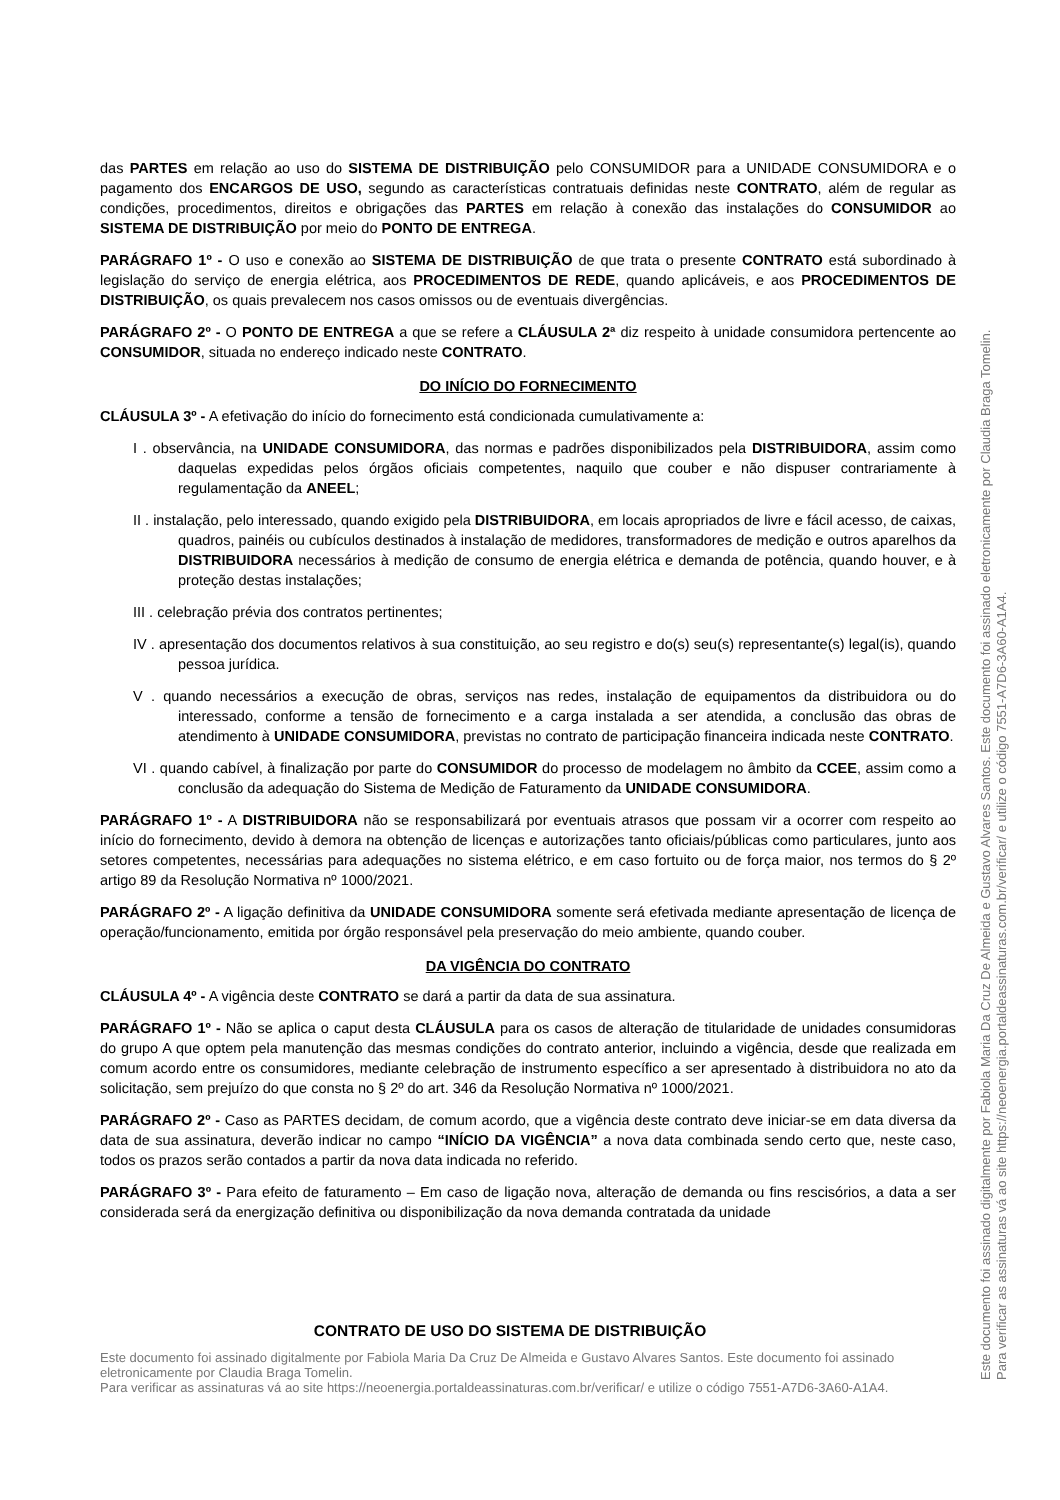das PARTES em relação ao uso do SISTEMA DE DISTRIBUIÇÃO pelo CONSUMIDOR para a UNIDADE CONSUMIDORA e o pagamento dos ENCARGOS DE USO, segundo as características contratuais definidas neste CONTRATO, além de regular as condições, procedimentos, direitos e obrigações das PARTES em relação à conexão das instalações do CONSUMIDOR ao SISTEMA DE DISTRIBUIÇÃO por meio do PONTO DE ENTREGA.
PARÁGRAFO 1º - O uso e conexão ao SISTEMA DE DISTRIBUIÇÃO de que trata o presente CONTRATO está subordinado à legislação do serviço de energia elétrica, aos PROCEDIMENTOS DE REDE, quando aplicáveis, e aos PROCEDIMENTOS DE DISTRIBUIÇÃO, os quais prevalecem nos casos omissos ou de eventuais divergências.
PARÁGRAFO 2º - O PONTO DE ENTREGA a que se refere a CLÁUSULA 2ª diz respeito à unidade consumidora pertencente ao CONSUMIDOR, situada no endereço indicado neste CONTRATO.
DO INÍCIO DO FORNECIMENTO
CLÁUSULA 3º - A efetivação do início do fornecimento está condicionada cumulativamente a:
I . observância, na UNIDADE CONSUMIDORA, das normas e padrões disponibilizados pela DISTRIBUIDORA, assim como daquelas expedidas pelos órgãos oficiais competentes, naquilo que couber e não dispuser contrariamente à regulamentação da ANEEL;
II . instalação, pelo interessado, quando exigido pela DISTRIBUIDORA, em locais apropriados de livre e fácil acesso, de caixas, quadros, painéis ou cubículos destinados à instalação de medidores, transformadores de medição e outros aparelhos da DISTRIBUIDORA necessários à medição de consumo de energia elétrica e demanda de potência, quando houver, e à proteção destas instalações;
III . celebração prévia dos contratos pertinentes;
IV . apresentação dos documentos relativos à sua constituição, ao seu registro e do(s) seu(s) representante(s) legal(is), quando pessoa jurídica.
V . quando necessários a execução de obras, serviços nas redes, instalação de equipamentos da distribuidora ou do interessado, conforme a tensão de fornecimento e a carga instalada a ser atendida, a conclusão das obras de atendimento à UNIDADE CONSUMIDORA, previstas no contrato de participação financeira indicada neste CONTRATO.
VI . quando cabível, à finalização por parte do CONSUMIDOR do processo de modelagem no âmbito da CCEE, assim como a conclusão da adequação do Sistema de Medição de Faturamento da UNIDADE CONSUMIDORA.
PARÁGRAFO 1º - A DISTRIBUIDORA não se responsabilizará por eventuais atrasos que possam vir a ocorrer com respeito ao início do fornecimento, devido à demora na obtenção de licenças e autorizações tanto oficiais/públicas como particulares, junto aos setores competentes, necessárias para adequações no sistema elétrico, e em caso fortuito ou de força maior, nos termos do § 2º artigo 89 da Resolução Normativa nº 1000/2021.
PARÁGRAFO 2º - A ligação definitiva da UNIDADE CONSUMIDORA somente será efetivada mediante apresentação de licença de operação/funcionamento, emitida por órgão responsável pela preservação do meio ambiente, quando couber.
DA VIGÊNCIA DO CONTRATO
CLÁUSULA 4º - A vigência deste CONTRATO se dará a partir da data de sua assinatura.
PARÁGRAFO 1º - Não se aplica o caput desta CLÁUSULA para os casos de alteração de titularidade de unidades consumidoras do grupo A que optem pela manutenção das mesmas condições do contrato anterior, incluindo a vigência, desde que realizada em comum acordo entre os consumidores, mediante celebração de instrumento específico a ser apresentado à distribuidora no ato da solicitação, sem prejuízo do que consta no § 2º do art. 346 da Resolução Normativa nº 1000/2021.
PARÁGRAFO 2º - Caso as PARTES decidam, de comum acordo, que a vigência deste contrato deve iniciar-se em data diversa da data de sua assinatura, deverão indicar no campo “INÍCIO DA VIGÊNCIA” a nova data combinada sendo certo que, neste caso, todos os prazos serão contados a partir da nova data indicada no referido.
PARÁGRAFO 3º - Para efeito de faturamento – Em caso de ligação nova, alteração de demanda ou fins rescisórios, a data a ser considerada será da energização definitiva ou disponibilização da nova demanda contratada da unidade
CONTRATO DE USO DO SISTEMA DE DISTRIBUIÇÃO
Este documento foi assinado digitalmente por Fabiola Maria Da Cruz De Almeida e Gustavo Alvares Santos. Este documento foi assinado eletronicamente por Claudia Braga Tomelin.
Para verificar as assinaturas vá ao site https://neoenergia.portaldeassinaturas.com.br/verificar/ e utilize o código 7551-A7D6-3A60-A1A4.
Este documento foi assinado digitalmente por Fabiola Maria Da Cruz De Almeida e Gustavo Alvares Santos. Este documento foi assinado eletronicamente por Claudia Braga Tomelin.
Para verificar as assinaturas vá ao site https://neoenergia.portaldeassinaturas.com.br/verificar/ e utilize o código 7551-A7D6-3A60-A1A4.